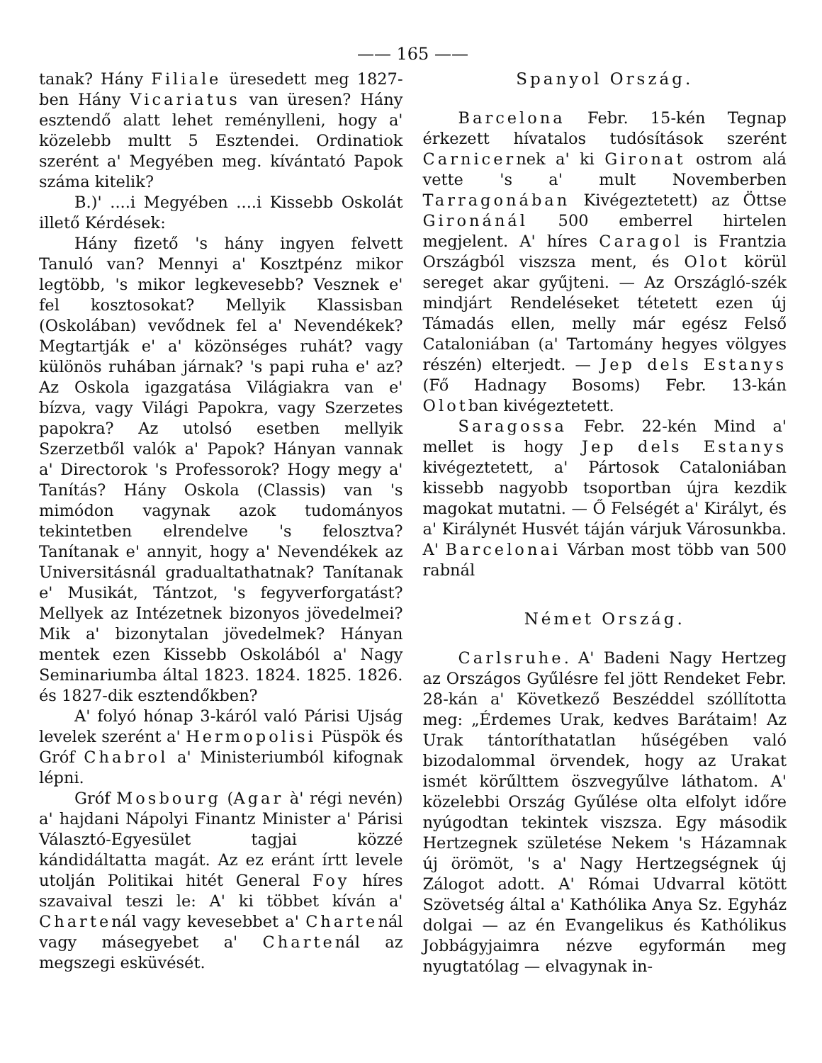—— 165 ——
tanak? Hány Filiale üresedett meg 1827-ben Hány Vicariatus van üresen? Hány esztendő alatt lehet reménylleni, hogy a' közelebb multt 5 Esztendei. Ordinatiok szerént a' Megyében meg. kívántató Papok száma kitelik?
B.)' ....i Megyében ....i Kissebb Oskolát illető Kérdések:
Hány fizető 's hány ingyen felvett Tanuló van? Mennyi a' Kosztpénz mikor legtöbb, 's mikor legkevesebb? Vesznek e' fel kosztosokat? Mellyik Klassisban (Oskolában) vevődnek fel a' Nevendékek? Megtartják e' a' közönséges ruhát? vagy különös ruhában járnak? 's papi ruha e' az? Az Oskola igazgatása Világiakra van e' bízva, vagy Világi Papokra, vagy Szerzetes papokra? Az utolsó esetben mellyik Szerzetből valók a' Papok? Hányan vannak a' Directorok 's Professorok? Hogy megy a' Tanítás? Hány Oskola (Classis) van 's mimódon vagynak azok tudományos tekintetben elrendelve 's felosztva? Tanítanak e' annyit, hogy a' Nevendékek az Universitásnál gradualtathatnak? Tanítanak e' Musikát, Tántzot, 's fegyverforgatást? Mellyek az Intézetnek bizonyos jövedelmei? Mik a' bizonytalan jövedelmek? Hányan mentek ezen Kissebb Oskolából a' Nagy Seminariumba által 1823. 1824. 1825. 1826. és 1827-dik esztendőkben?
A' folyó hónap 3-káról való Párisi Ujság levelek szerént a' Hermopolisi Püspök és Gróf Chabrol a' Ministeriumból kifognak lépni.
Gróf Mosbourg (Agar à' régi nevén) a' hajdani Nápolyi Finantz Minister a' Párisi Választó-Egyesület tagjai közzé kándidáltatta magát. Az ez eránt írtt levele utolján Politikai hitét General Foy híres szavaival teszi le: A' ki többet kíván a' Chartenál vagy kevesebbet a' Chartenál vagy másegyebet a' Chartenál az megszegi esküvését.
Spanyol Ország.
Barcelona Febr. 15-kén Tegnap érkezett hívatalos tudósítások szerént Carnicernek a' ki Gironat ostrom alá vette 's a' mult Novemberben Tarragonában Kivégeztetett) az Öttse Gironánál 500 emberrel hirtelen megjelent. A' híres Caragol is Frantzia Országból viszsza ment, és Olot körül sereget akar gyűjteni. — Az Országló-szék mindjárt Rendeléseket tétetett ezen új Támadás ellen, melly már egész Felső Cataloniában (a' Tartomány hegyes völgyes részén) elterjedt. — Jep dels Estanys (Fő Hadnagy Bosoms) Febr. 13-kán Olotban kivégeztetett.
Saragossa Febr. 22-kén Mind a' mellet is hogy Jep dels Estanys kivégeztetett, a' Pártosok Cataloniában kissebb nagyobb tsoportban újra kezdik magokat mutatni. — Ő Felségét a' Királyt, és a' Királynét Husvét táján várjuk Városunkba. A' Barcelonai Várban most több van 500 rabnál
Német Ország.
Carlsruhe. A' Badeni Nagy Hertzeg az Országos Gyűlésre fel jött Rendeket Febr. 28-kán a' Következő Beszéddel szóllította meg: „Érdemes Urak, kedves Barátaim! Az Urak tántoríthatatlan hűségében való bizodalommal örvendek, hogy az Urakat ismét körűlttem öszvegyűlve láthatom. A' közelebbi Ország Gyűlése olta elfolyt időre nyúgodtan tekintek viszsza. Egy második Hertzegnek születése Nekem 's Házamnak új örömöt, 's a' Nagy Hertzegségnek új Zálogot adott. A' Római Udvarral kötött Szövetség által a' Kathólika Anya Sz. Egyház dolgai — az én Evangelikus és Kathólikus Jobbágyjaimra nézve egyformán meg nyugtatólag — elvagynak in-